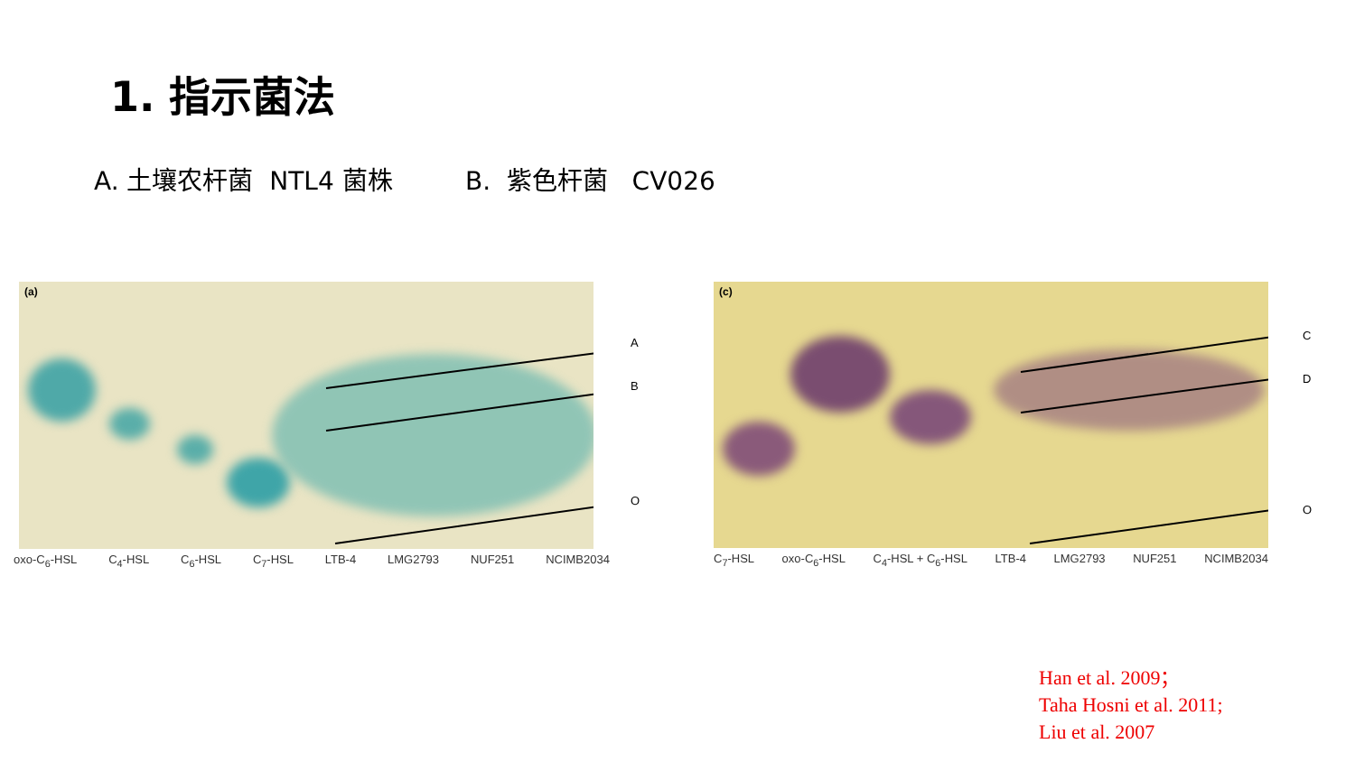1. 指示菌法
A. 土壤农杆菌 NTL4 菌株 B. 紫色杆菌 CV026
(a)
A
B
O
oxo-C<sub>6</sub>-HSL C<sub>4</sub>-HSL C<sub>6</sub>-HSL C<sub>7</sub>-HSL LTB-4 LMG2793 NUF251 NCIMB2034
(c)
C
D
O
C<sub>7</sub>-HSL oxo-C<sub>6</sub>-HSL C<sub>4</sub>-HSL + C<sub>6</sub>-HSL LTB-4 LMG2793 NUF251 NCIMB2034
Han et al. 2009；
Taha Hosni et al. 2011;
Liu et al. 2007